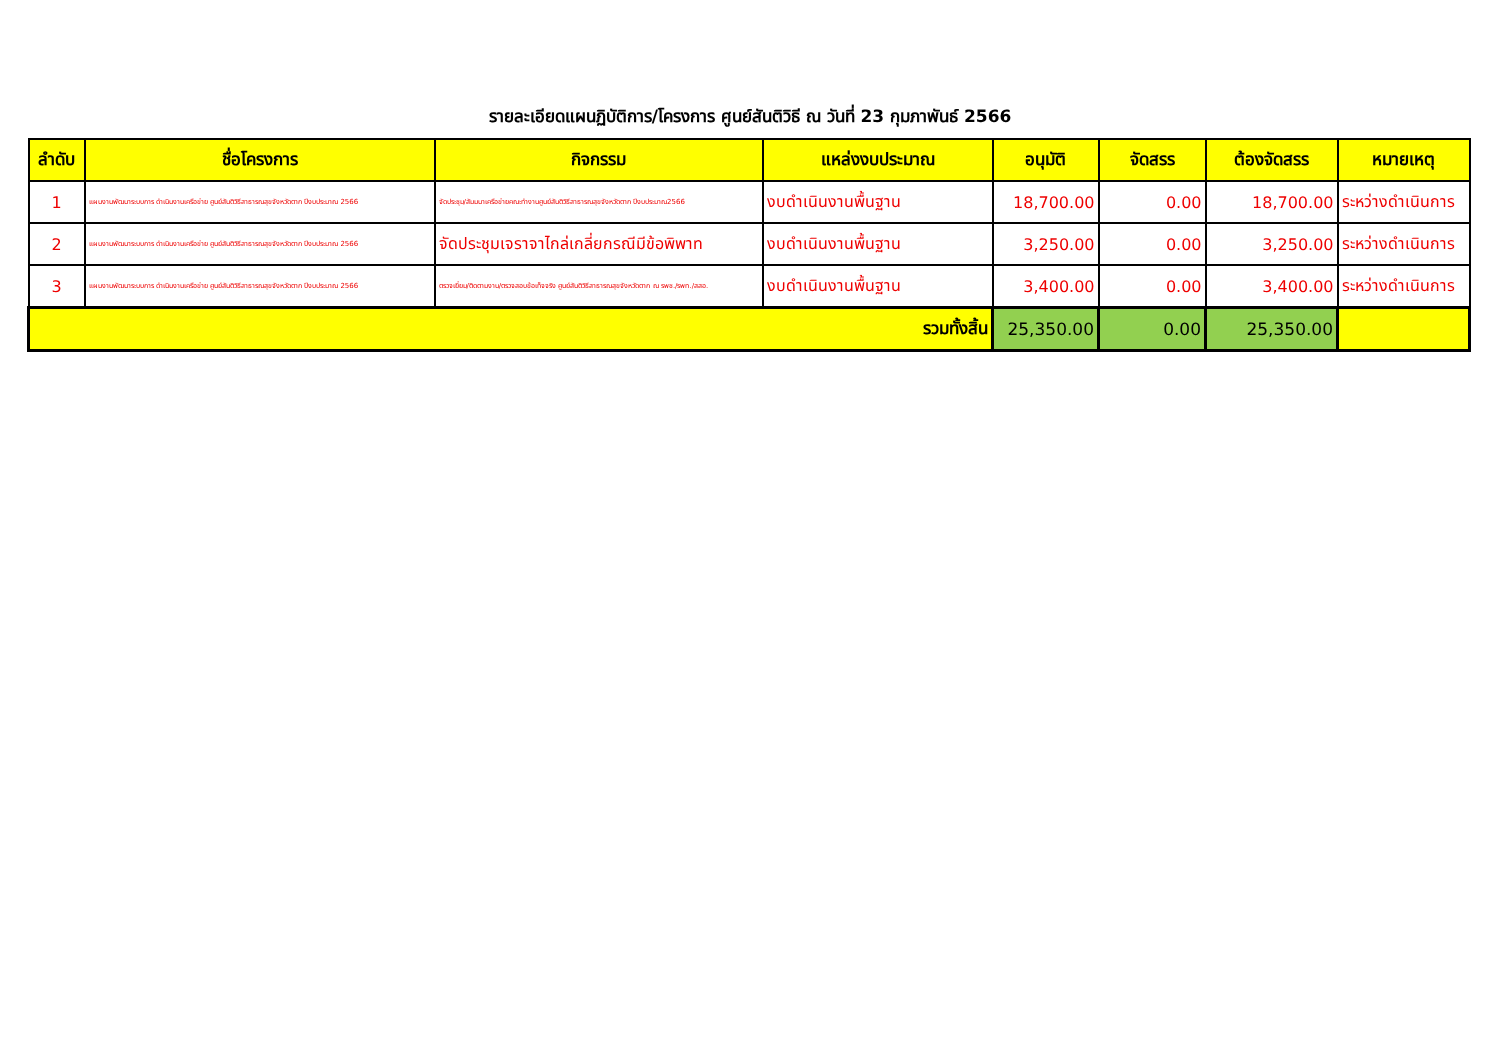รายละเอียดแผนฏิบัติการ/โครงการ ศูนย์สันติวิธี ณ วันที่ 23 กุมภาพันธ์ 2566
| ลำดับ | ชื่อโครงการ | กิจกรรม | แหล่งงบประมาณ | อนุมัติ | จัดสรร | ต้องจัดสรร | หมายเหตุ |
| --- | --- | --- | --- | --- | --- | --- | --- |
| 1 | แผนงานพัฒนาระบบการ ดำเนินงานเครือข่าย ศูนย์สันติวิธีสาธารณสุขจังหวัดตาก ปีงบประมาณ 2566 | จัดประชุม/สัมมนาเครือข่ายคณะทำงานศูนย์สันติวิธีสาธารณสุขจังหวัดตาก ปีงบประมาณ2566 | งบดำเนินงานพื้นฐาน | 18,700.00 | 0.00 | 18,700.00 | ระหว่างดำเนินการ |
| 2 | แผนงานพัฒนาระบบการ ดำเนินงานเครือข่าย ศูนย์สันติวิธีสาธารณสุขจังหวัดตาก ปีงบประมาณ 2566 | จัดประชุมเจราจาไกล่เกลี่ยกรณีมีข้อพิพาท | งบดำเนินงานพื้นฐาน | 3,250.00 | 0.00 | 3,250.00 | ระหว่างดำเนินการ |
| 3 | แผนงานพัฒนาระบบการ ดำเนินงานเครือข่าย ศูนย์สันติวิธีสาธารณสุขจังหวัดตาก ปีงบประมาณ 2566 | ตรวจเยี่ยม/ติดตามงาน/ตรวจสอบข้อเท็จจริง ศูนย์สันติวิธีสาธารณสุขจังหวัดตาก ณ รพช./รพท./สสอ. | งบดำเนินงานพื้นฐาน | 3,400.00 | 0.00 | 3,400.00 | ระหว่างดำเนินการ |
| รวมทั้งสิ้น | | | | 25,350.00 | 0.00 | 25,350.00 | |